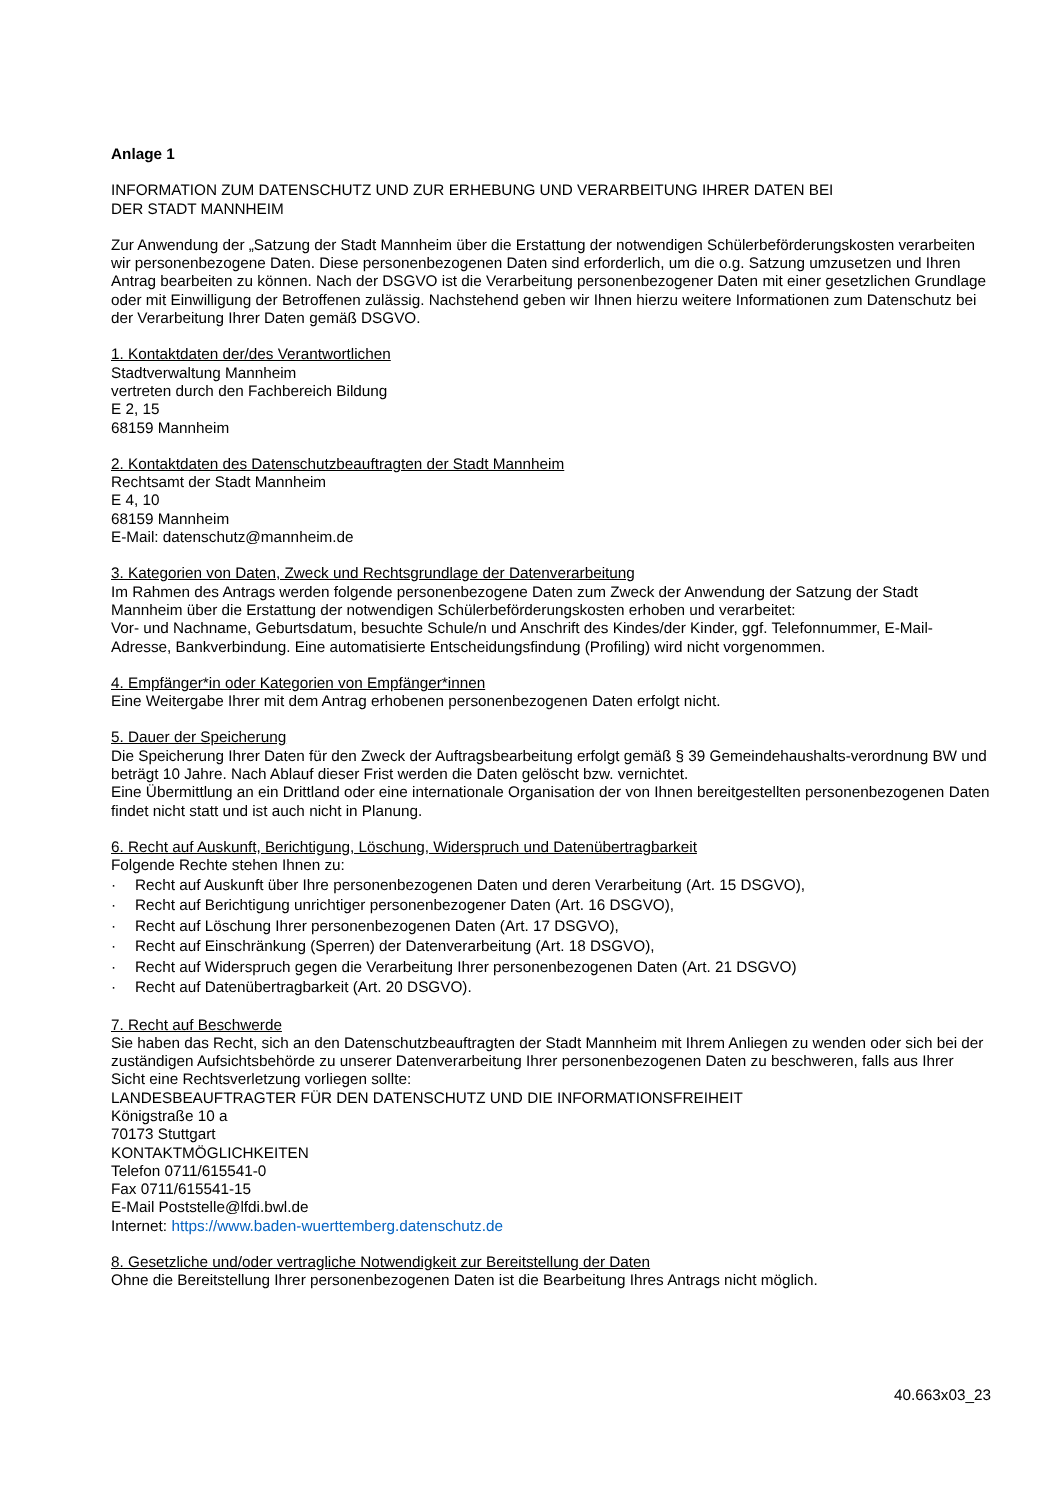Anlage 1
INFORMATION ZUM DATENSCHUTZ UND ZUR ERHEBUNG UND VERARBEITUNG IHRER DATEN BEI
DER STADT MANNHEIM
Zur Anwendung der „Satzung der Stadt Mannheim über die Erstattung der notwendigen Schülerbeförderungskosten verarbeiten wir personenbezogene Daten. Diese personenbezogenen Daten sind erforderlich, um die o.g. Satzung umzusetzen und Ihren Antrag bearbeiten zu können. Nach der DSGVO ist die Verarbeitung personenbezogener Daten mit einer gesetzlichen Grundlage oder mit Einwilligung der Betroffenen zulässig. Nachstehend geben wir Ihnen hierzu weitere Informationen zum Datenschutz bei der Verarbeitung Ihrer Daten gemäß DSGVO.
1. Kontaktdaten der/des Verantwortlichen
Stadtverwaltung Mannheim
vertreten durch den Fachbereich Bildung
E 2, 15
68159 Mannheim
2. Kontaktdaten des Datenschutzbeauftragten der Stadt Mannheim
Rechtsamt der Stadt Mannheim
E 4, 10
68159 Mannheim
E-Mail: datenschutz@mannheim.de
3. Kategorien von Daten, Zweck und Rechtsgrundlage der Datenverarbeitung
Im Rahmen des Antrags werden folgende personenbezogene Daten zum Zweck der Anwendung der Satzung der Stadt Mannheim über die Erstattung der notwendigen Schülerbeförderungskosten erhoben und verarbeitet:
Vor- und Nachname, Geburtsdatum, besuchte Schule/n und Anschrift des Kindes/der Kinder, ggf. Telefonnummer, E-Mail-Adresse, Bankverbindung. Eine automatisierte Entscheidungsfindung (Profiling) wird nicht vorgenommen.
4. Empfänger*in oder Kategorien von Empfänger*innen
Eine Weitergabe Ihrer mit dem Antrag erhobenen personenbezogenen Daten erfolgt nicht.
5. Dauer der Speicherung
Die Speicherung Ihrer Daten für den Zweck der Auftragsbearbeitung erfolgt gemäß § 39 Gemeindehaushalts-verordnung BW und beträgt 10 Jahre. Nach Ablauf dieser Frist werden die Daten gelöscht bzw. vernichtet.
Eine Übermittlung an ein Drittland oder eine internationale Organisation der von Ihnen bereitgestellten personenbezogenen Daten findet nicht statt und ist auch nicht in Planung.
6. Recht auf Auskunft, Berichtigung, Löschung, Widerspruch und Datenübertragbarkeit
Folgende Rechte stehen Ihnen zu:
· Recht auf Auskunft über Ihre personenbezogenen Daten und deren Verarbeitung (Art. 15 DSGVO),
· Recht auf Berichtigung unrichtiger personenbezogener Daten (Art. 16 DSGVO),
· Recht auf Löschung Ihrer personenbezogenen Daten (Art. 17 DSGVO),
· Recht auf Einschränkung (Sperren) der Datenverarbeitung (Art. 18 DSGVO),
· Recht auf Widerspruch gegen die Verarbeitung Ihrer personenbezogenen Daten (Art. 21 DSGVO)
· Recht auf Datenübertragbarkeit (Art. 20 DSGVO).
7. Recht auf Beschwerde
Sie haben das Recht, sich an den Datenschutzbeauftragten der Stadt Mannheim mit Ihrem Anliegen zu wenden oder sich bei der zuständigen Aufsichtsbehörde zu unserer Datenverarbeitung Ihrer personenbezogenen Daten zu beschweren, falls aus Ihrer Sicht eine Rechtsverletzung vorliegen sollte:
LANDESBEAUFTRAGTER FÜR DEN DATENSCHUTZ UND DIE INFORMATIONSFREIHEIT
Königstraße 10 a
70173 Stuttgart
KONTAKTMÖGLICHKEITEN
Telefon 0711/615541-0
Fax 0711/615541-15
E-Mail Poststelle@lfdi.bwl.de
Internet: https://www.baden-wuerttemberg.datenschutz.de
8. Gesetzliche und/oder vertragliche Notwendigkeit zur Bereitstellung der Daten
Ohne die Bereitstellung Ihrer personenbezogenen Daten ist die Bearbeitung Ihres Antrags nicht möglich.
40.663x03_23